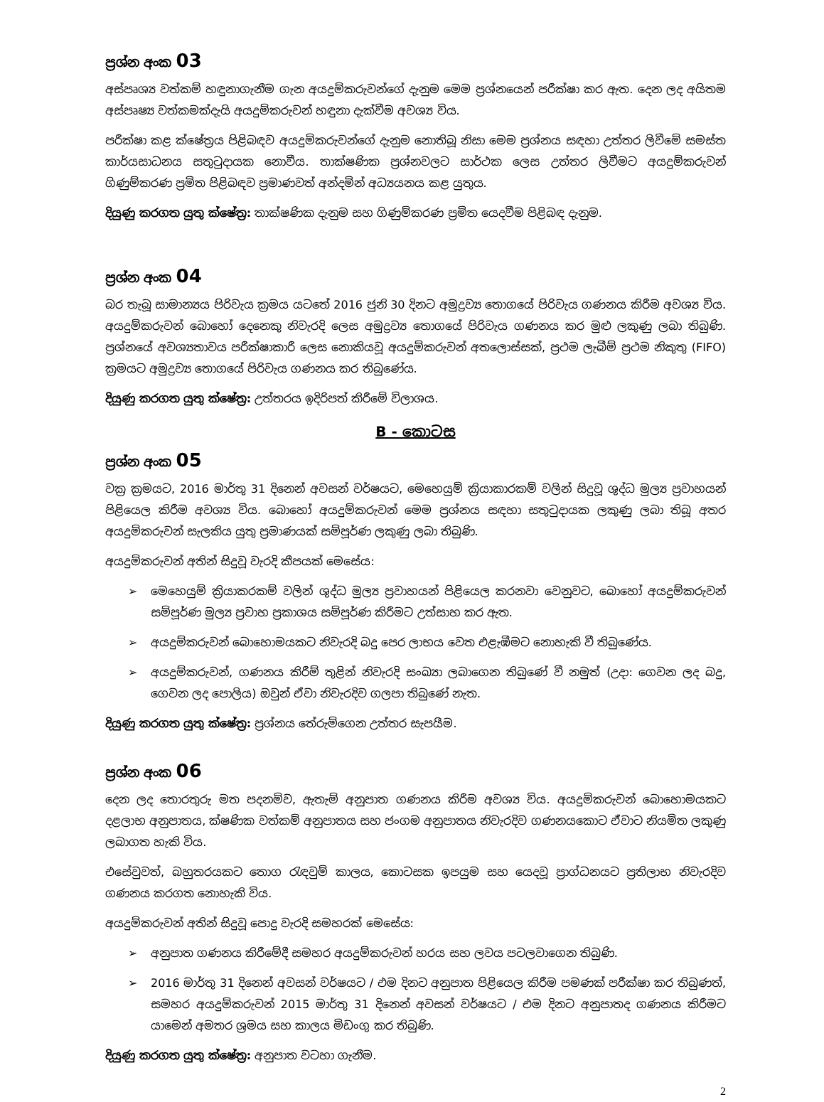ප්‍රශ්න අංක 03
අස්පෘශ්‍ය වත්කම් හඳුනාගැනීම ගැන අයදුම්කරුවන්ගේ දැනුම මෙම ප්‍රශ්නයෙන් පරීක්ෂා කර ඇත. දෙන ලද අයිතම අස්පෘෂ්‍ය වත්කමක්දැයි අයදුම්කරුවන් හඳුනා දැක්වීම අවශ්‍ය විය.
පරීක්ෂා කළ ක්ෂේත්‍රය පිළිබඳව අයදුම්කරුවන්ගේ දැනුම නොතිබූ නිසා මෙම ප්‍රශ්නය සඳහා උත්තර ලිවීමේ සමස්ත කාර්යසාධනය සතුටුදායක නොවීය. තාක්ෂණික ප්‍රශ්නවලට සාර්ථක ලෙස උත්තර ලිවීමට අයදුම්කරුවන් ගිණුම්කරණ ප්‍රමිත පිළිබඳව ප්‍රමාණවත් අන්දමින් අධ්‍යයනය කළ යුතුය.
දියුණු කරගත යුතු ක්ෂේත්‍ර: තාක්ෂණික දැනුම සහ ගිණුම්කරණ ප්‍රමිත යෙදවීම පිළිබඳ දැනුම.
ප්‍රශ්න අංක 04
බර තැබූ සාමාන්‍යය පිරිවැය ක්‍රමය යටතේ 2016 ජුනි 30 දිනට අමුද්‍රව්‍ය තොගයේ පිරිවැය ගණනය කිරීම අවශ්‍ය විය. අයදුම්කරුවන් බොහෝ දෙනෙකු නිවැරදි ලෙස අමුද්‍රව්‍ය තොගයේ පිරිවැය ගණනය කර මුළු ලකුණු ලබා තිබුණි. ප්‍රශ්නයේ අවශ්‍යතාවය පරීක්ෂාකාරී ලෙස නොකියවූ අයදුම්කරුවන් අතලොස්සක්, ප්‍රථම ලැබීම් ප්‍රථම නිකුතු (FIFO) ක්‍රමයට අමුද්‍රව්‍ය තොගයේ පිරිවැය ගණනය කර තිබුණේය.
දියුණු කරගත යුතු ක්ෂේත්‍ර: උත්තරය ඉදිරිපත් කිරීමේ විලාශය.
B - කොටස
ප්‍රශ්න අංක 05
වක්‍ර ක්‍රමයට, 2016 මාර්තු 31 දිනෙන් අවසන් වර්ෂයට, මෙහෙයුම් ක්‍රියාකාරකම් වලින් සිදුවූ ශුද්ධ මුල්‍ය ප්‍රවාහයන් පිළියෙල කිරීම අවශ්‍ය විය. බොහෝ අයදුම්කරුවන් මෙම ප්‍රශ්නය සඳහා සතුටුදායක ලකුණු ලබා තිබූ අතර අයදුම්කරුවන් සැලකිය යුතු ප්‍රමාණයක් සම්පූර්ණ ලකුණු ලබා තිබුණි.
අයදුම්කරුවන් අතින් සිදුවූ වැරදි කීපයක් මෙසේය:
➢ මෙහෙයුම් ක්‍රියාකරකම් වලින් ශුද්ධ මුල්‍ය ප්‍රවාහයන් පිළියෙල කරනවා වෙනුවට, බොහෝ අයදුම්කරුවන් සම්පූර්ණ මුල්‍ය ප්‍රවාහ ප්‍රකාශය සම්පූර්ණ කිරීමට උත්සාහ කර ඇත.
➢ අයදුම්කරුවන් බොහොමයකට නිවැරදි බදු පෙර ලාභය වෙත එළැඹීමට නොහැකි වී තිබුණේය.
➢ අයදුම්කරුවන්, ගණනය කිරීම් තුළින් නිවැරදි සංඛ්‍යා ලබාගෙන තිබුණේ වී නමුත් (උදා: ගෙවන ලද බදු, ගෙවන ලද පොලිය) ඔවුන් ඒවා නිවැරදිව ගලපා තිබුණේ නැත.
දියුණු කරගත යුතු ක්ෂේත්‍ර: ප්‍රශ්නය තේරුම්ගෙන උත්තර සැපයීම.
ප්‍රශ්න අංක 06
දෙන ලද තොරතුරු මත පදනම්ව, ඇතැම් අනුපාත ගණනය කිරීම අවශ්‍ය විය. අයදුම්කරුවන් බොහොමයකට දළලාභ අනුපාතය, ක්ෂණික වත්කම් අනුපාතය සහ ජංගම අනුපාතය නිවැරදිව ගණනයකොට ඒවාට නියමිත ලකුණු ලබාගත හැකි විය.
එසේවුවත්, බහුතරයකට තොග රැඳවුම් කාලය, කොටසක ඉපයුම සහ යෙදවූ ප්‍රාග්ධනයට ප්‍රතිලාභ නිවැරදිව ගණනය කරගත නොහැකි විය.
අයදුම්කරුවන් අතින් සිදුවූ පොදු වැරදි සමහරක් මෙසේය:
➢ අනුපාත ගණනය කිරීමේදී සමහර අයදුම්කරුවන් හරය සහ ලවය පටලවාගෙන තිබුණි.
➢ 2016 මාර්තු 31 දිනෙන් අවසන් වර්ෂයට / එම දිනට අනුපාත පිළියෙල කිරීම පමණක් පරීක්ෂා කර තිබුණත්, සමහර අයදුම්කරුවන් 2015 මාර්තු 31 දිනෙන් අවසන් වර්ෂයට / එම දිනට අනුපාතද ගණනය කිරීමට යාමෙන් අමතර ශ්‍රමය සහ කාලය මිඩංගු කර තිබුණි.
දියුණු කරගත යුතු ක්ෂේත්‍ර: අනුපාත වටහා ගැනීම.
2